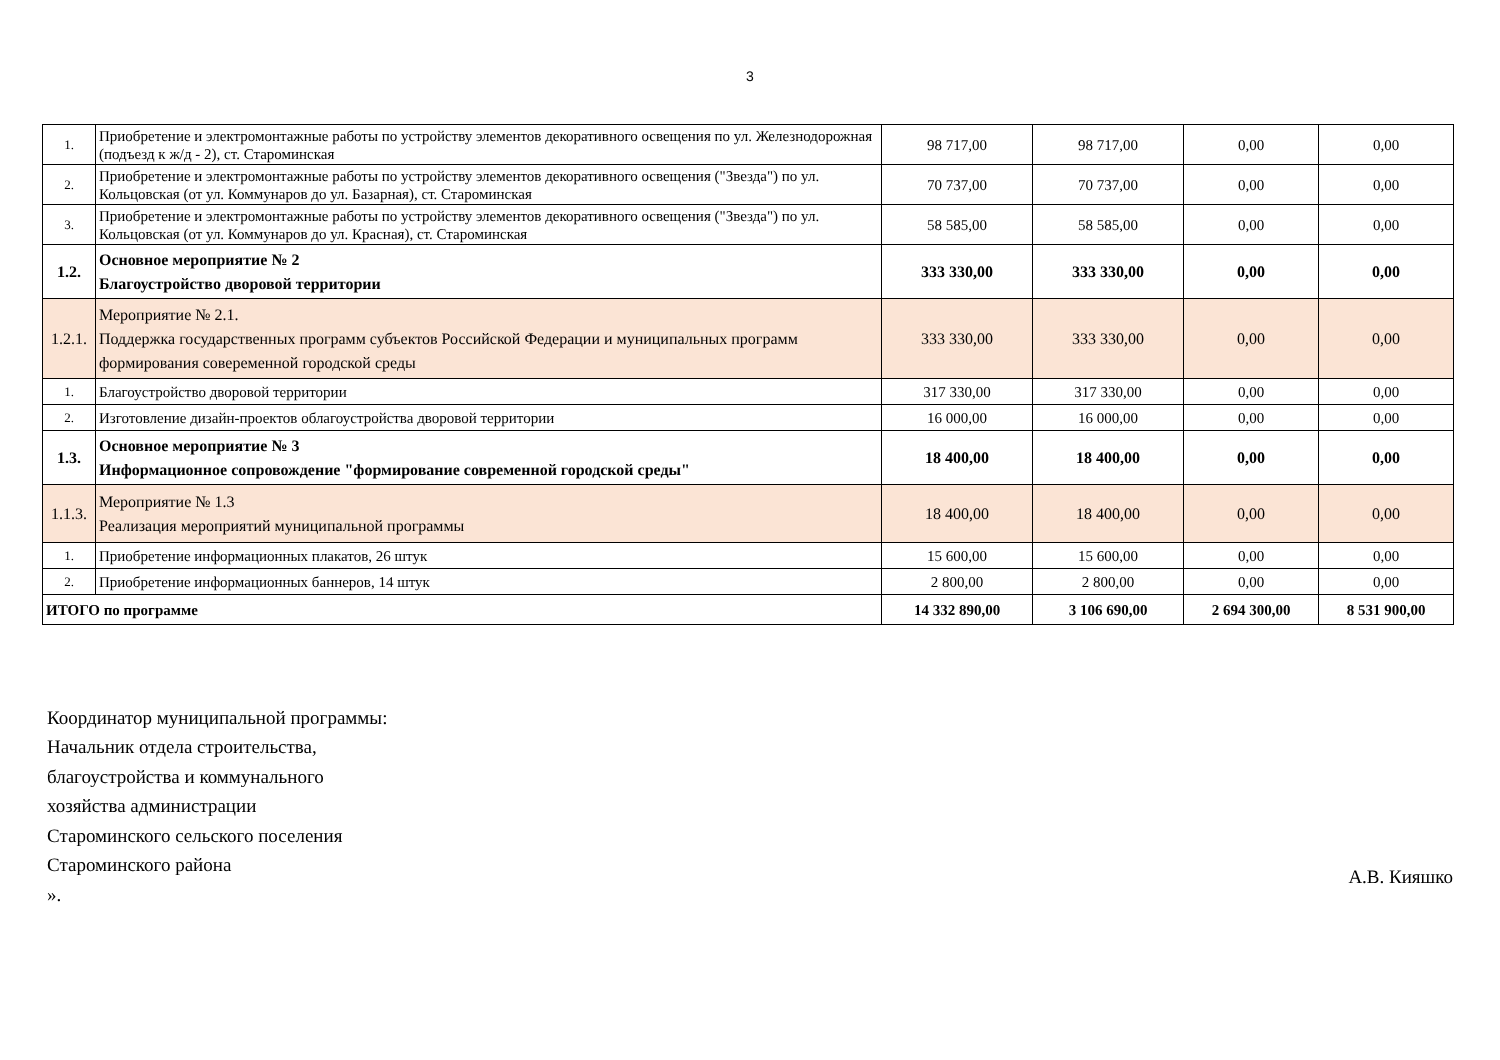3
| 1. | Приобретение и электромонтажные работы по устройству элементов декоративного освещения по ул. Железнодорожная (подъезд к ж/д - 2), ст. Староминская | 98 717,00 | 98 717,00 | 0,00 | 0,00 |
| 2. | Приобретение и электромонтажные работы по устройству элементов декоративного освещения ("Звезда") по ул. Кольцовская (от ул. Коммунаров до ул. Базарная), ст. Староминская | 70 737,00 | 70 737,00 | 0,00 | 0,00 |
| 3. | Приобретение и электромонтажные работы по устройству элементов декоративного освещения ("Звезда") по ул. Кольцовская (от ул. Коммунаров до ул. Красная), ст. Староминская | 58 585,00 | 58 585,00 | 0,00 | 0,00 |
| 1.2. | Основное мероприятие № 2 Благоустройство дворовой территории | 333 330,00 | 333 330,00 | 0,00 | 0,00 |
| 1.2.1. | Мероприятие № 2.1. Поддержка государственных программ субъектов Российской Федерации и муниципальных программ формирования совеременной городской среды | 333 330,00 | 333 330,00 | 0,00 | 0,00 |
| 1. | Благоустройство дворовой территории | 317 330,00 | 317 330,00 | 0,00 | 0,00 |
| 2. | Изготовление дизайн-проектов облагоустройства дворовой территории | 16 000,00 | 16 000,00 | 0,00 | 0,00 |
| 1.3. | Основное мероприятие № 3 Информационное сопровождение "формирование современной городской среды" | 18 400,00 | 18 400,00 | 0,00 | 0,00 |
| 1.1.3. | Мероприятие № 1.3 Реализация мероприятий муниципальной программы | 18 400,00 | 18 400,00 | 0,00 | 0,00 |
| 1. | Приобретение информационных плакатов, 26 штук | 15 600,00 | 15 600,00 | 0,00 | 0,00 |
| 2. | Приобретение информационных баннеров, 14 штук | 2 800,00 | 2 800,00 | 0,00 | 0,00 |
| ИТОГО по программе | | 14 332 890,00 | 3 106 690,00 | 2 694 300,00 | 8 531 900,00 |
Координатор муниципальной программы:
Начальник отдела строительства,
благоустройства и коммунального
хозяйства администрации
Староминского сельского поселения
Староминского района
».
А.В. Кияшко